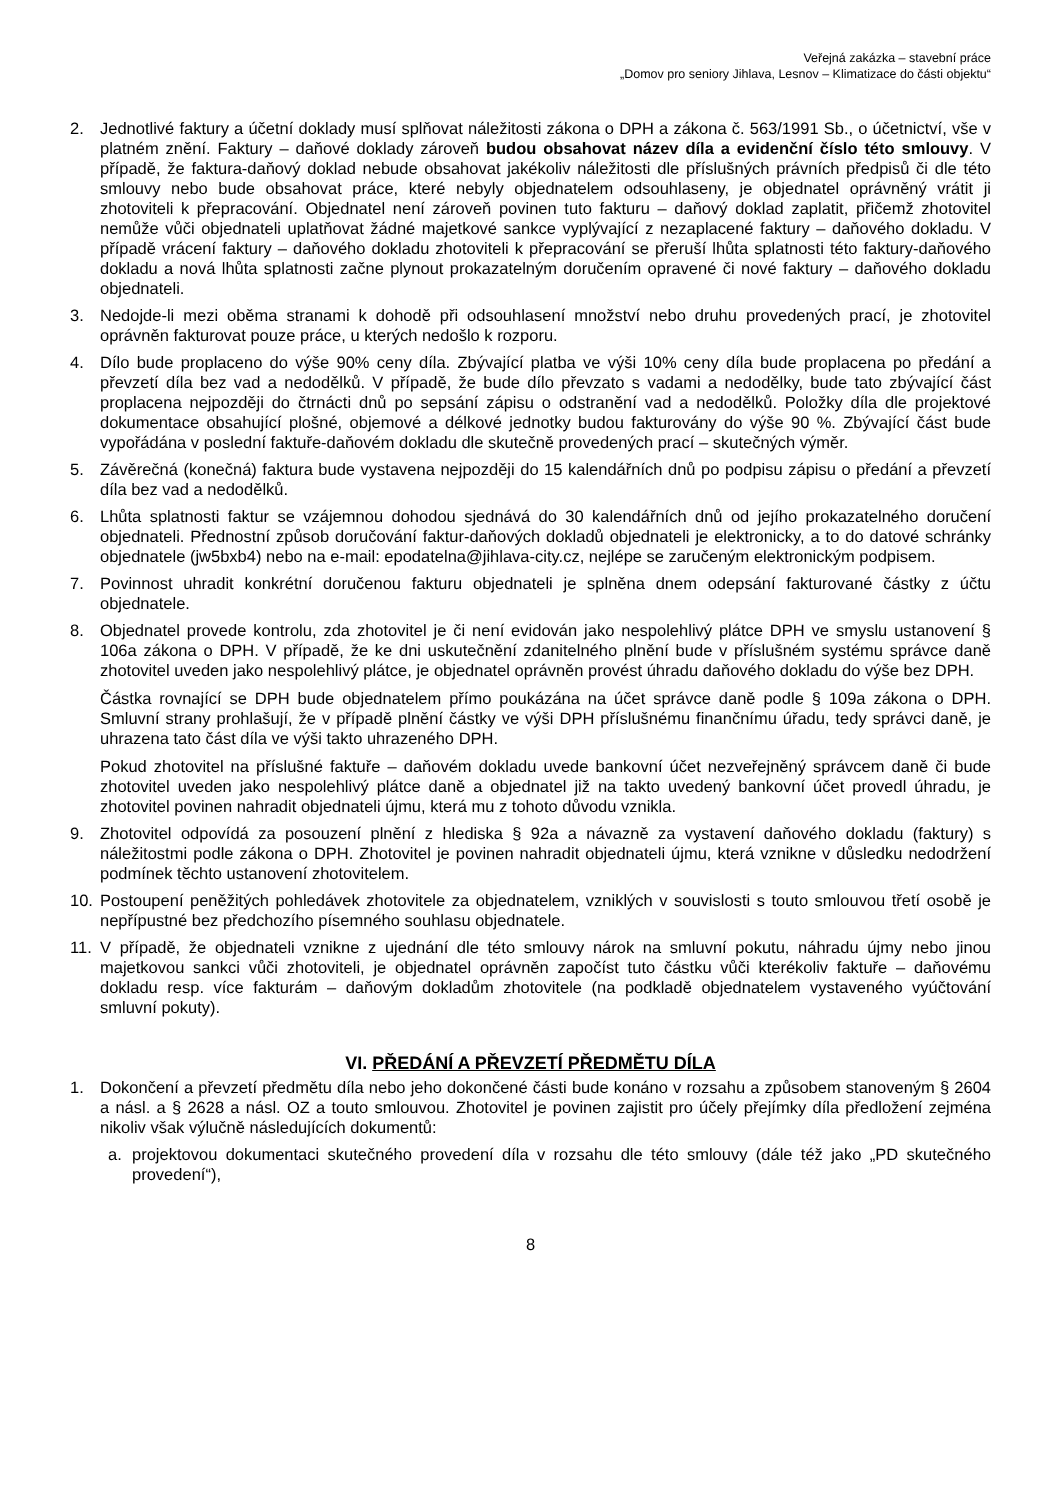Veřejná zakázka – stavební práce
„Domov pro seniory Jihlava, Lesnov – Klimatizace do části objektu“
2. Jednotlivé faktury a účetní doklady musí splňovat náležitosti zákona o DPH a zákona č. 563/1991 Sb., o účetnictví, vše v platném znění. Faktury – daňové doklady zároveň budou obsahovat název díla a evidenční číslo této smlouvy. V případě, že faktura-daňový doklad nebude obsahovat jakékoliv náležitosti dle příslušných právních předpisů či dle této smlouvy nebo bude obsahovat práce, které nebyly objednatelem odsouhlaseny, je objednatel oprávněný vrátit ji zhotoviteli k přepracování. Objednatel není zároveň povinen tuto fakturu – daňový doklad zaplatit, přičemž zhotovitel nemůže vůči objednateli uplatňovat žádné majetkové sankce vyplývající z nezaplacené faktury – daňového dokladu. V případě vrácení faktury – daňového dokladu zhotoviteli k přepracování se přeruší lhůta splatnosti této faktury-daňového dokladu a nová lhůta splatnosti začne plynout prokazatelným doručením opravené či nové faktury – daňového dokladu objednateli.
3. Nedojde-li mezi oběma stranami k dohodě při odsouhlasení množství nebo druhu provedených prací, je zhotovitel oprávněn fakturovat pouze práce, u kterých nedošlo k rozporu.
4. Dílo bude proplaceno do výše 90% ceny díla. Zbývající platba ve výši 10% ceny díla bude proplacena po předání a převzetí díla bez vad a nedodělků. V případě, že bude dílo převzato s vadami a nedodělky, bude tato zbývající část proplacena nejpozději do čtrnácti dnů po sepsání zápisu o odstranění vad a nedodělků. Položky díla dle projektové dokumentace obsahující plošné, objemové a délkové jednotky budou fakturovány do výše 90 %. Zbývající část bude vypořádána v poslední faktuře-daňovém dokladu dle skutečně provedených prací – skutečných výměr.
5. Závěrečná (konečná) faktura bude vystavena nejpozději do 15 kalendářních dnů po podpisu zápisu o předání a převzetí díla bez vad a nedodělků.
6. Lhůta splatnosti faktur se vzájemnou dohodou sjednává do 30 kalendářních dnů od jejího prokazatelného doručení objednateli. Přednostní způsob doručování faktur-daňových dokladů objednateli je elektronicky, a to do datové schránky objednatele (jw5bxb4) nebo na e-mail: epodatelna@jihlava-city.cz, nejlépe se zaručeným elektronickým podpisem.
7. Povinnost uhradit konkrétní doručenou fakturu objednateli je splněna dnem odepsání fakturované částky z účtu objednatele.
8. Objednatel provede kontrolu, zda zhotovitel je či není evidován jako nespolehlivý plátce DPH ve smyslu ustanovení § 106a zákona o DPH. V případě, že ke dni uskutečnění zdanitelného plnění bude v příslušném systému správce daně zhotovitel uveden jako nespolehlivý plátce, je objednatel oprávněn provést úhradu daňového dokladu do výše bez DPH.
Částka rovnající se DPH bude objednatelem přímo poukázána na účet správce daně podle § 109a zákona o DPH. Smluvní strany prohlašují, že v případě plnění částky ve výši DPH příslušnému finančnímu úřadu, tedy správci daně, je uhrazena tato část díla ve výši takto uhrazeného DPH.
Pokud zhotovitel na příslušné faktuře – daňovém dokladu uvede bankovní účet nezveřejněný správcem daně či bude zhotovitel uveden jako nespolehlivý plátce daně a objednatel již na takto uvedený bankovní účet provedl úhradu, je zhotovitel povinen nahradit objednateli újmu, která mu z tohoto důvodu vznikla.
9. Zhotovitel odpovídá za posouzení plnění z hlediska § 92a a návazně za vystavení daňového dokladu (faktury) s náležitostmi podle zákona o DPH. Zhotovitel je povinen nahradit objednateli újmu, která vznikne v důsledku nedodržení podmínek těchto ustanovení zhotovitelem.
10. Postoupení peněžitých pohledávek zhotovitele za objednatelem, vzniklých v souvislosti s touto smlouvou třetí osobě je nepřípustné bez předchozího písemného souhlasu objednatele.
11. V případě, že objednateli vznikne z ujednání dle této smlouvy nárok na smluvní pokutu, náhradu újmy nebo jinou majetkovou sankci vůči zhotoviteli, je objednatel oprávněn započíst tuto částku vůči kterékoliv faktuře – daňovému dokladu resp. více fakturám – daňovým dokladům zhotovitele (na podkladě objednatelem vystaveného vyúčtování smluvní pokuty).
VI. PŘEDÁNÍ A PŘEVZETÍ PŘEDMĚTU DÍLA
1. Dokončení a převzetí předmětu díla nebo jeho dokončené části bude konáno v rozsahu a způsobem stanoveným § 2604 a násl. a § 2628 a násl. OZ a touto smlouvou. Zhotovitel je povinen zajistit pro účely přejímky díla předložení zejména nikoliv však výlučně následujících dokumentů:
a. projektovou dokumentaci skutečného provedení díla v rozsahu dle této smlouvy (dále též jako „PD skutečného provedení“),
8